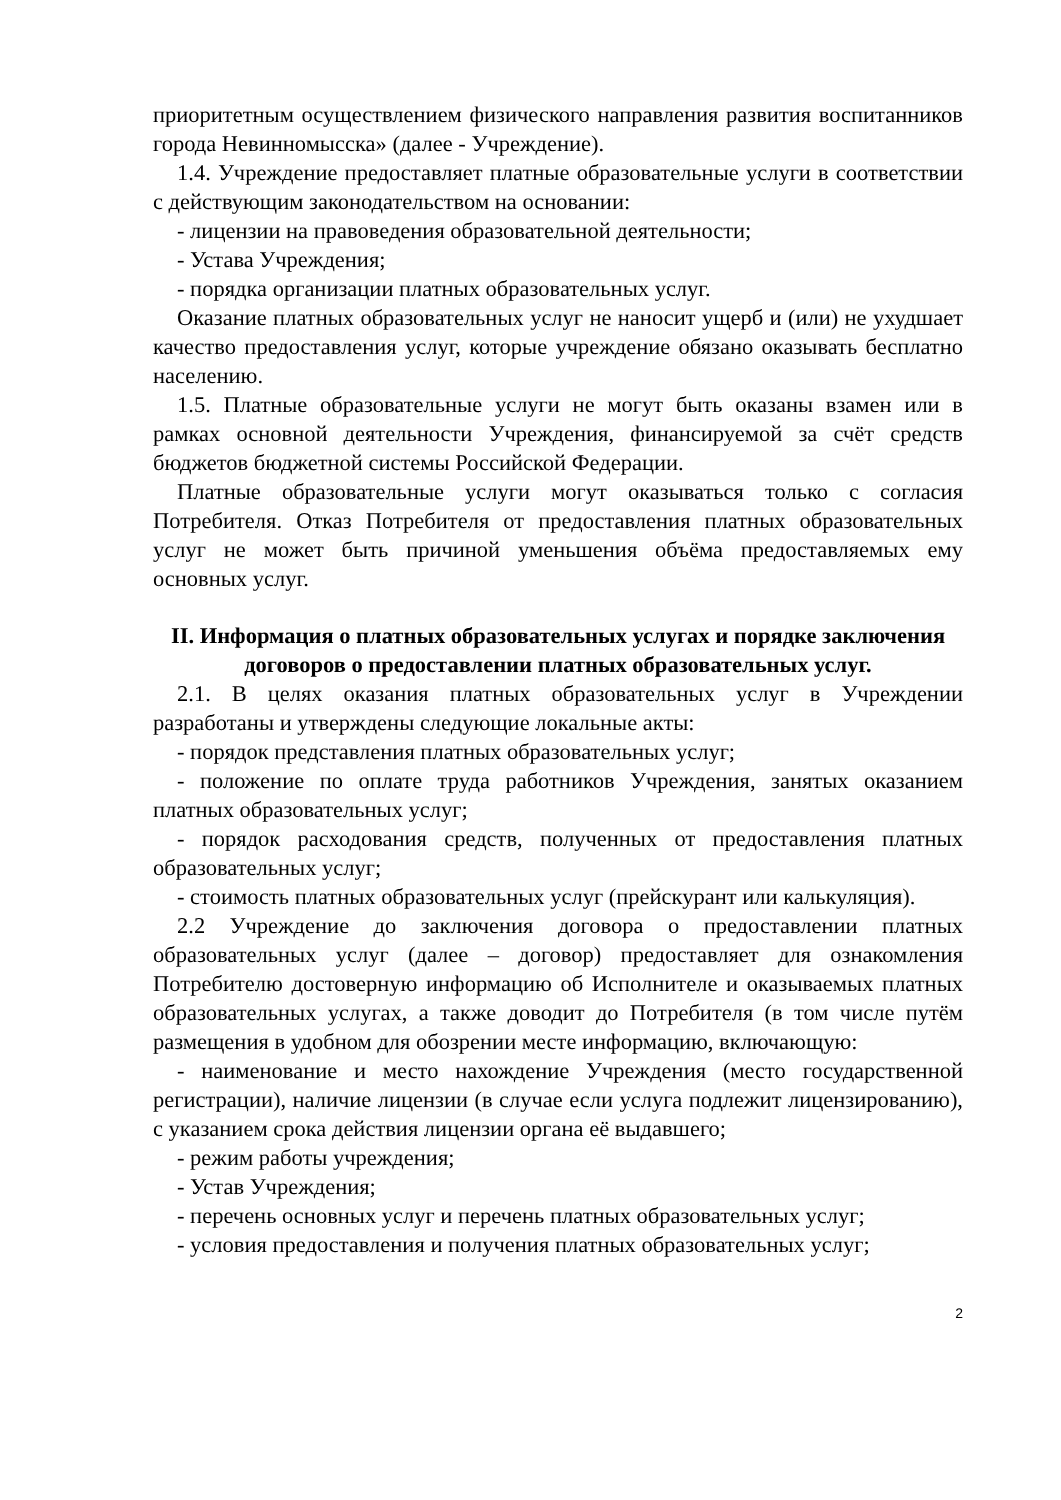приоритетным осуществлением физического направления развития воспитанников города Невинномысска» (далее - Учреждение).
1.4. Учреждение предоставляет платные образовательные услуги в соответствии с действующим законодательством на основании:
- лицензии на правоведения образовательной деятельности;
- Устава Учреждения;
- порядка организации платных образовательных услуг.
Оказание платных образовательных услуг не наносит ущерб и (или) не ухудшает качество предоставления услуг, которые учреждение обязано оказывать бесплатно населению.
1.5. Платные образовательные услуги не могут быть оказаны взамен или в рамках основной деятельности Учреждения, финансируемой за счёт средств бюджетов бюджетной системы Российской Федерации.
Платные образовательные услуги могут оказываться только с согласия Потребителя. Отказ Потребителя от предоставления платных образовательных услуг не может быть причиной уменьшения объёма предоставляемых ему основных услуг.
II. Информация о платных образовательных услугах и порядке заключения договоров о предоставлении платных образовательных услуг.
2.1. В целях оказания платных образовательных услуг в Учреждении разработаны и утверждены следующие локальные акты:
- порядок представления платных образовательных услуг;
- положение по оплате труда работников Учреждения, занятых оказанием платных образовательных услуг;
- порядок расходования средств, полученных от предоставления платных образовательных услуг;
- стоимость платных образовательных услуг (прейскурант или калькуляция).
2.2 Учреждение до заключения договора о предоставлении платных образовательных услуг (далее – договор) предоставляет для ознакомления Потребителю достоверную информацию об Исполнителе и оказываемых платных образовательных услугах, а также доводит до Потребителя (в том числе путём размещения в удобном для обозрении месте информацию, включающую:
- наименование и место нахождение Учреждения (место государственной регистрации), наличие лицензии (в случае если услуга подлежит лицензированию), с указанием срока действия лицензии органа её выдавшего;
- режим работы учреждения;
- Устав Учреждения;
- перечень основных услуг и перечень платных образовательных услуг;
- условия предоставления и получения платных образовательных услуг;
2